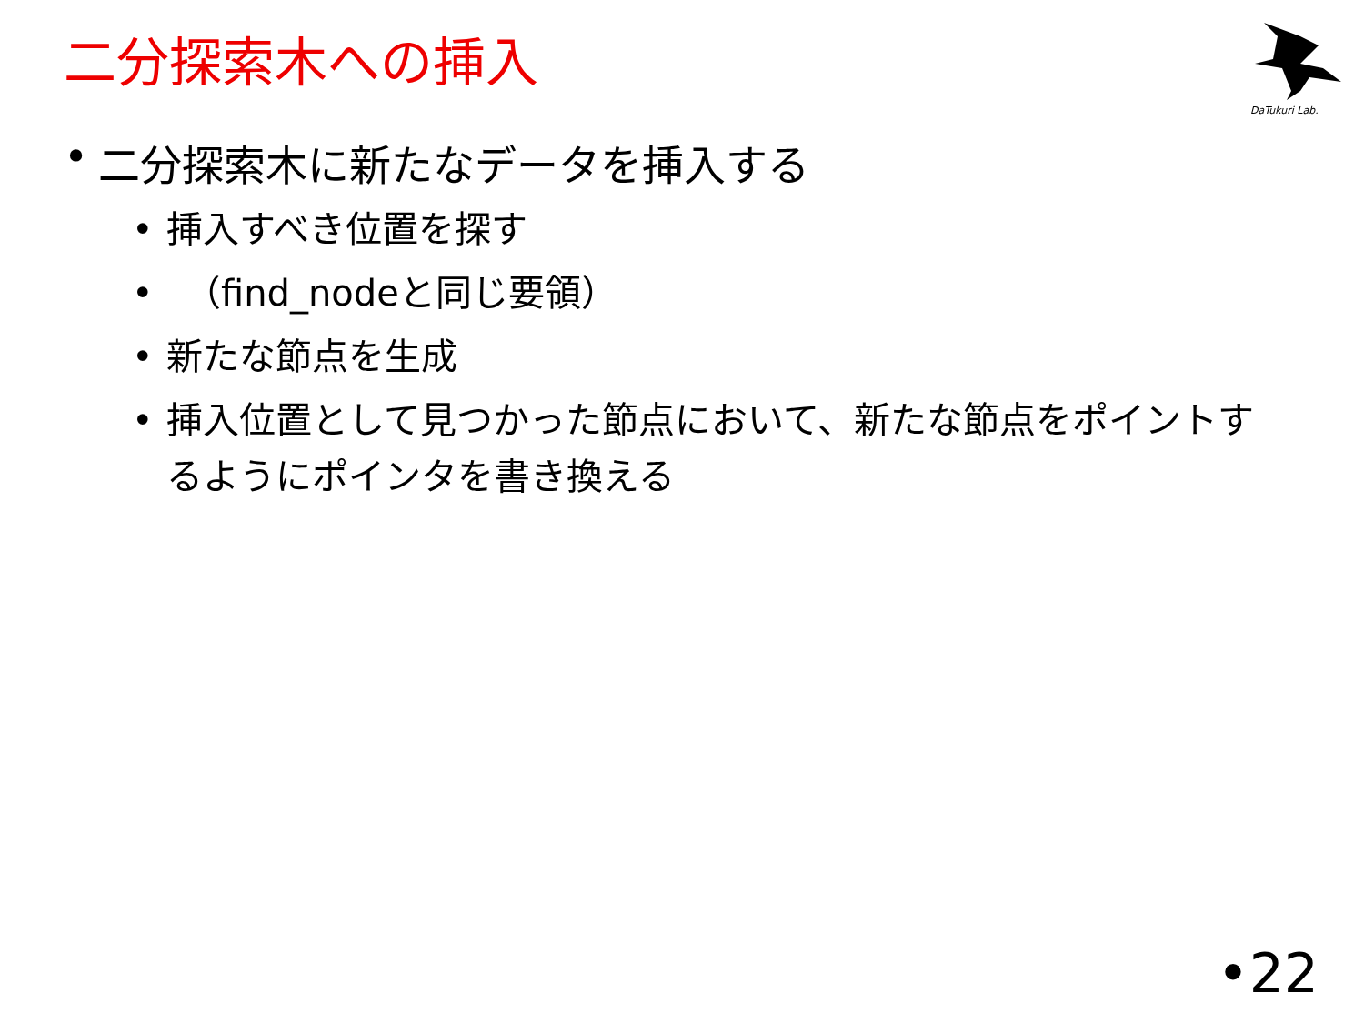二分探索木への挿入
DaTukuri Lab.
• 二分探索木に新たなデータを挿入する
• 挿入すべき位置を探す
•　（find_nodeと同じ要領）
• 新たな節点を生成
• 挿入位置として見つかった節点において、新たな節点をポイントするようにポインタを書き換える
•22